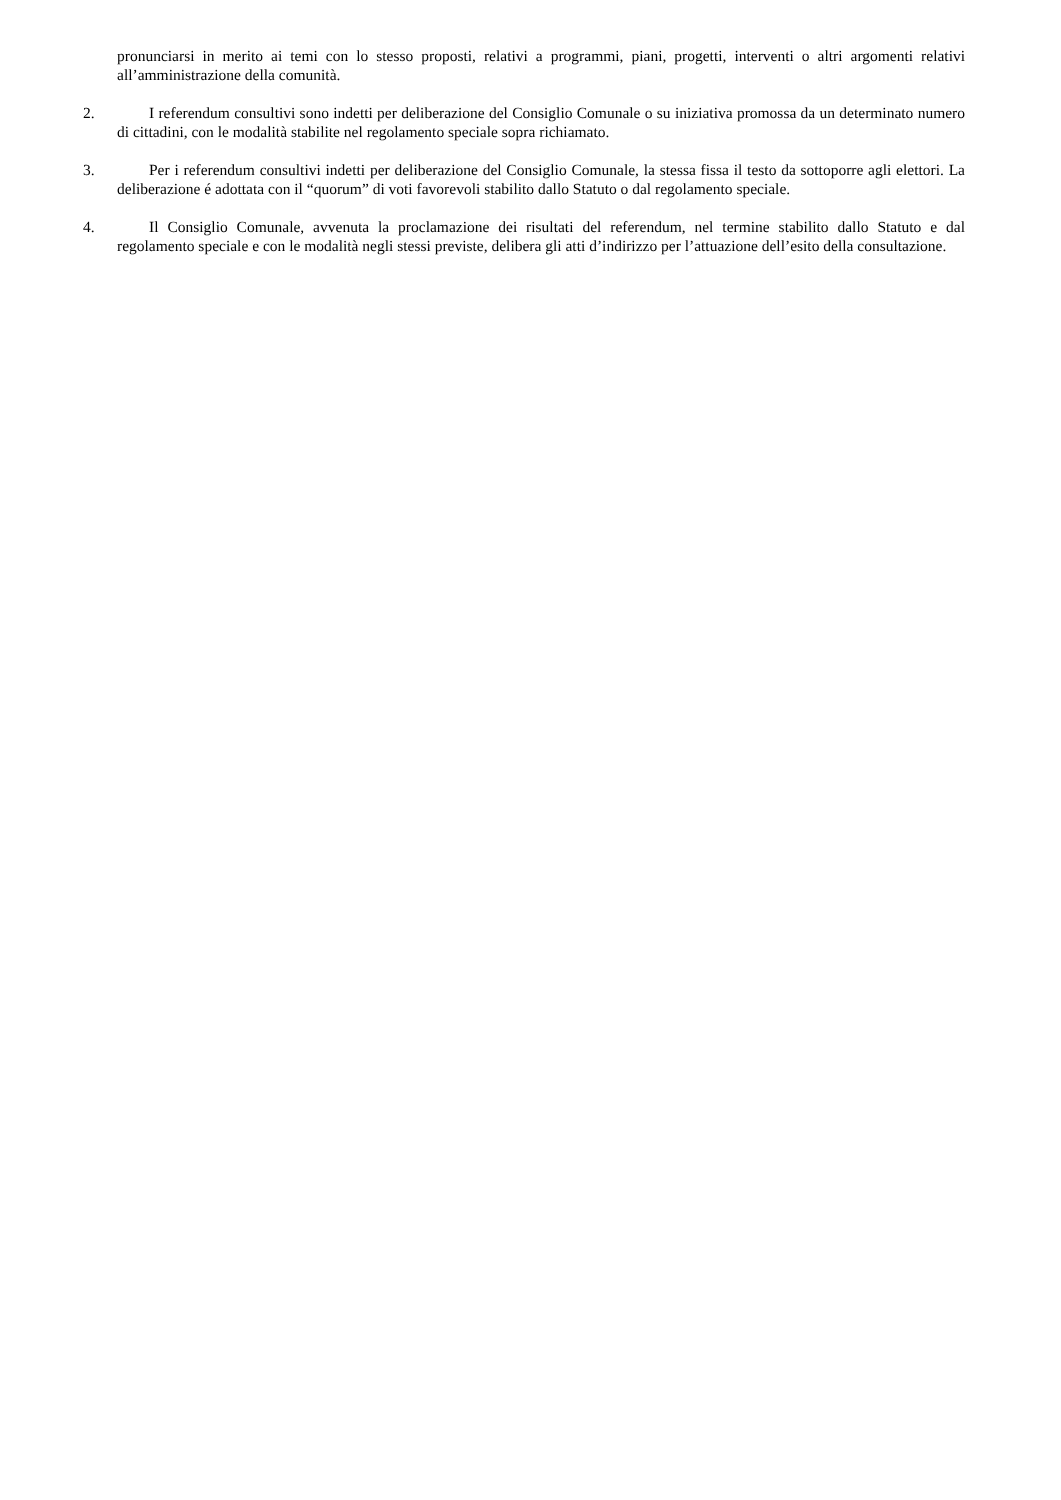pronunciarsi in merito ai temi con lo stesso proposti, relativi a programmi, piani, progetti, interventi o altri argomenti relativi all’amministrazione della comunità.
2. I referendum consultivi sono indetti per deliberazione del Consiglio Comunale o su iniziativa promossa da un determinato numero di cittadini, con le modalità stabilite nel regolamento speciale sopra richiamato.
3. Per i referendum consultivi indetti per deliberazione del Consiglio Comunale, la stessa fissa il testo da sottoporre agli elettori. La deliberazione é adottata con il “quorum” di voti favorevoli stabilito dallo Statuto o dal regolamento speciale.
4. Il Consiglio Comunale, avvenuta la proclamazione dei risultati del referendum, nel termine stabilito dallo Statuto e dal regolamento speciale e con le modalità negli stessi previste, delibera gli atti d’indirizzo per l’attuazione dell’esito della consultazione.